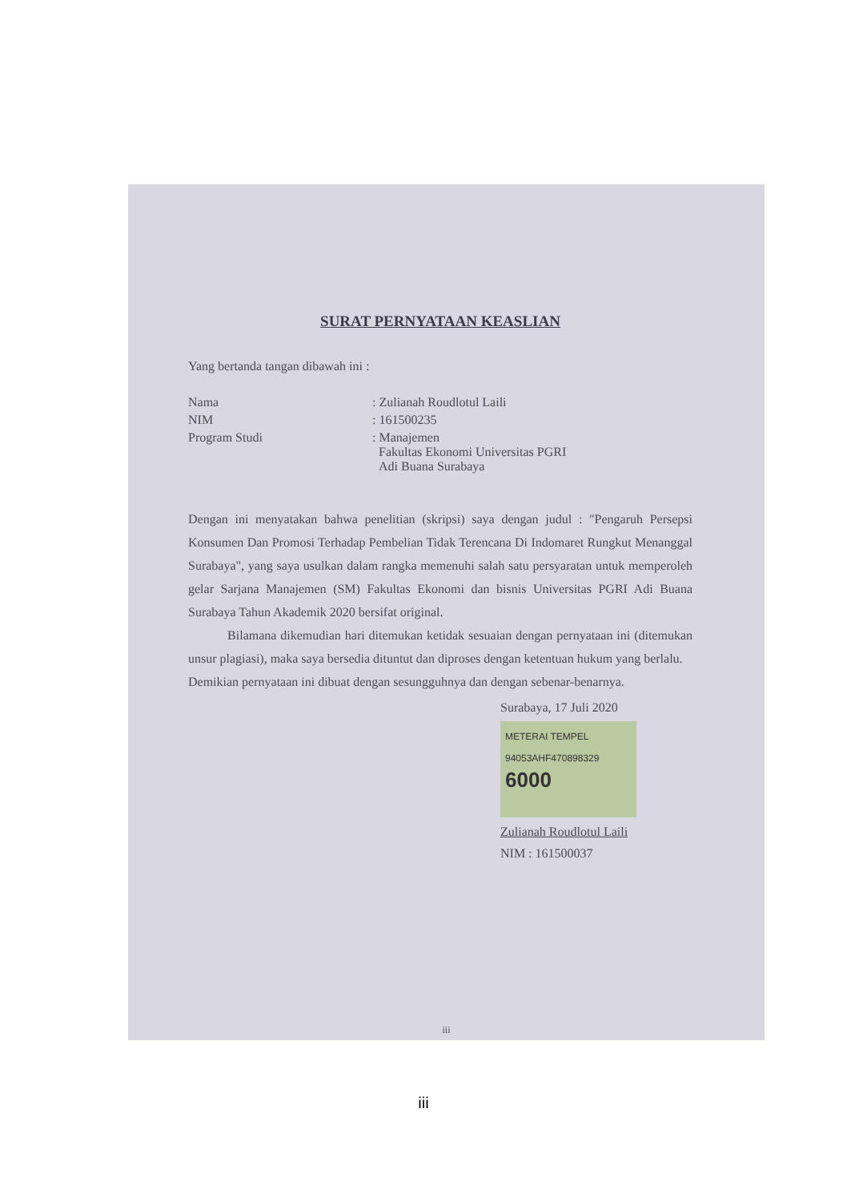SURAT PERNYATAAN KEASLIAN
Yang bertanda tangan dibawah ini :
| Nama | : Zulianah Roudlotul Laili |
| NIM | : 161500235 |
| Program Studi | : Manajemen Fakultas Ekonomi Universitas PGRI Adi Buana Surabaya |
Dengan ini menyatakan bahwa penelitian (skripsi) saya dengan judul : "Pengaruh Persepsi Konsumen Dan Promosi Terhadap Pembelian Tidak Terencana Di Indomaret Rungkut Menanggal Surabaya", yang saya usulkan dalam rangka memenuhi salah satu persyaratan untuk memperoleh gelar Sarjana Manajemen (SM) Fakultas Ekonomi dan bisnis Universitas PGRI Adi Buana Surabaya Tahun Akademik 2020 bersifat original.
Bilamana dikemudian hari ditemukan ketidak sesuaian dengan pernyataan ini (ditemukan unsur plagiasi), maka saya bersedia dituntut dan diproses dengan ketentuan hukum yang berlalu.
Demikian pernyataan ini dibuat dengan sesungguhnya dan dengan sebenar-benarnya.
Surabaya, 17 Juli 2020
METERAI TEMPEL
94053AHF470898329
6000
Zulianah Roudlotul Laili
NIM : 161500037
iii
iii